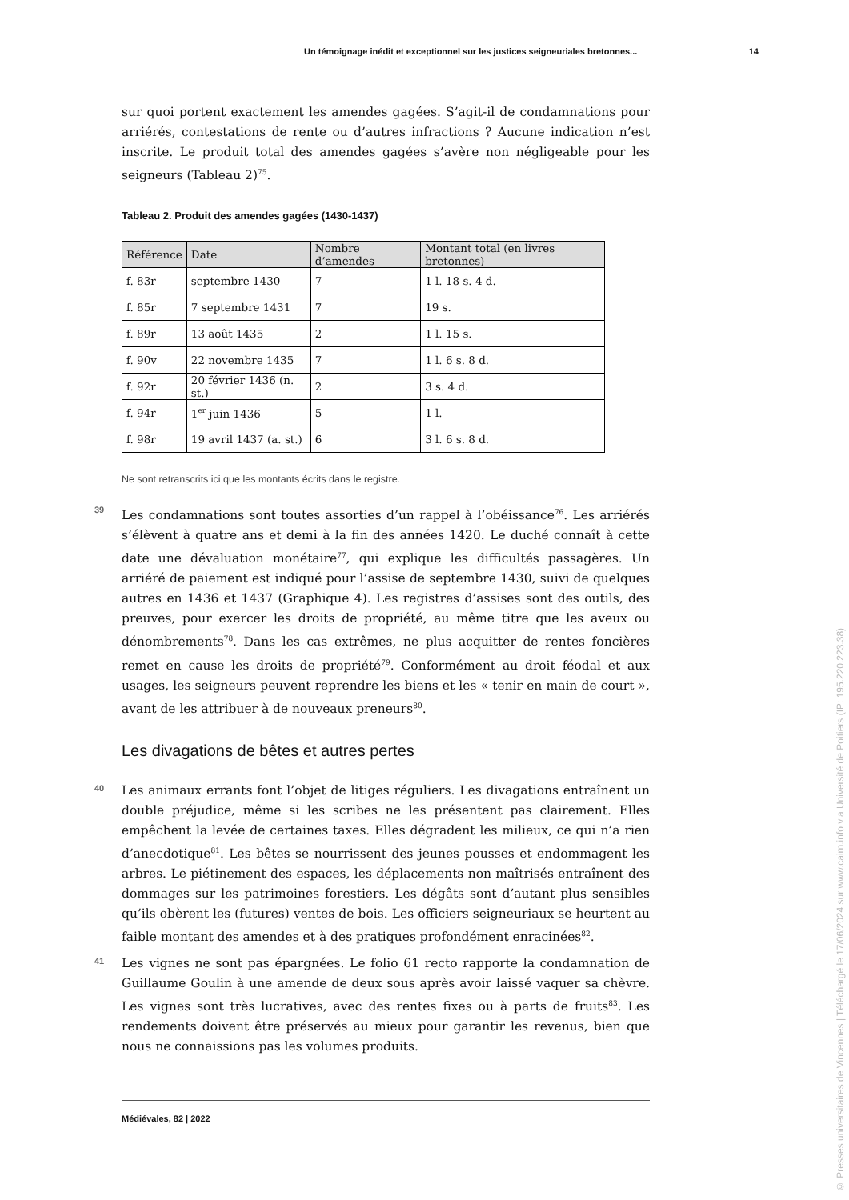Un témoignage inédit et exceptionnel sur les justices seigneuriales bretonnes... 14
sur quoi portent exactement les amendes gagées. S’agit-il de condamnations pour arriérés, contestations de rente ou d’autres infractions ? Aucune indication n’est inscrite. Le produit total des amendes gagées s’avère non négligeable pour les seigneurs (Tableau 2)<sup>75</sup>.
Tableau 2. Produit des amendes gagées (1430-1437)
| Référence | Date | Nombre d’amendes | Montant total (en livres bretonnes) |
| --- | --- | --- | --- |
| f. 83r | septembre 1430 | 7 | 1 l. 18 s. 4 d. |
| f. 85r | 7 septembre 1431 | 7 | 19 s. |
| f. 89r | 13 août 1435 | 2 | 1 l. 15 s. |
| f. 90v | 22 novembre 1435 | 7 | 1 l. 6 s. 8 d. |
| f. 92r | 20 février 1436 (n. st.) | 2 | 3 s. 4 d. |
| f. 94r | 1<sup>er</sup> juin 1436 | 5 | 1 l. |
| f. 98r | 19 avril 1437 (a. st.) | 6 | 3 l. 6 s. 8 d. |
Ne sont retranscrits ici que les montants écrits dans le registre.
39 Les condamnations sont toutes assorties d’un rappel à l’obéissance<sup>76</sup>. Les arriérés s’élèvent à quatre ans et demi à la fin des années 1420. Le duché connaît à cette date une dévaluation monétaire<sup>77</sup>, qui explique les difficultés passagères. Un arriéré de paiement est indiqué pour l’assise de septembre 1430, suivi de quelques autres en 1436 et 1437 (Graphique 4). Les registres d’assises sont des outils, des preuves, pour exercer les droits de propriété, au même titre que les aveux ou dénombrements<sup>78</sup>. Dans les cas extrêmes, ne plus acquitter de rentes foncières remet en cause les droits de propriété<sup>79</sup>. Conformément au droit féodal et aux usages, les seigneurs peuvent reprendre les biens et les « tenir en main de court », avant de les attribuer à de nouveaux preneurs<sup>80</sup>.
Les divagations de bêtes et autres pertes
40 Les animaux errants font l’objet de litiges réguliers. Les divagations entraînent un double préjudice, même si les scribes ne les présentent pas clairement. Elles empêchent la levée de certaines taxes. Elles dégradent les milieux, ce qui n’a rien d’anecdotique<sup>81</sup>. Les bêtes se nourrissent des jeunes pousses et endommagent les arbres. Le piétinement des espaces, les déplacements non maîtrisés entraînent des dommages sur les patrimoines forestiers. Les dégâts sont d’autant plus sensibles qu’ils obèrent les (futures) ventes de bois. Les officiers seigneuriaux se heurtent au faible montant des amendes et à des pratiques profondément enracinées<sup>82</sup>.
41 Les vignes ne sont pas épargnées. Le folio 61 recto rapporte la condamnation de Guillaume Goulin à une amende de deux sous après avoir laissé vaquer sa chèvre. Les vignes sont très lucratives, avec des rentes fixes ou à parts de fruits<sup>83</sup>. Les rendements doivent être préservés au mieux pour garantir les revenus, bien que nous ne connaissions pas les volumes produits.
Médiévales, 82 | 2022
© Presses universitaires de Vincennes | Téléchargé le 17/06/2024 sur www.cairn.info via Université de Poitiers (IP: 195.220.223.38)